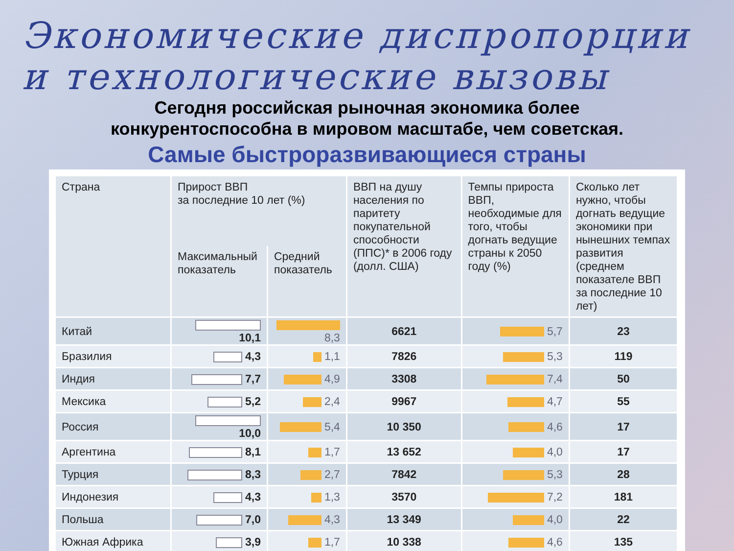Экономические диспропорции
и технологические вызовы
Сегодня российская рыночная экономика более
конкурентоспособна в мировом масштабе, чем советская.
Самые быстроразвивающиеся страны
| Страна | Прирост ВВП за последние 10 лет (%) | | ВВП на душу населения по паритету покупательной способности (ППС)* в 2006 году (долл. США) | Темпы прироста ВВП, необходимые для того, чтобы догнать ведущие страны к 2050 году (%) | Сколько лет нужно, чтобы догнать ведущие экономики при нынешних темпах развития (среднем показателе ВВП за последние 10 лет) |
| --- | --- | --- | --- | --- | --- |
| | Максимальный показатель | Средний показатель | | | |
| Китай | 10,1 | 8,3 | 6621 | 5,7 | 23 |
| Бразилия | 4,3 | 1,1 | 7826 | 5,3 | 119 |
| Индия | 7,7 | 4,9 | 3308 | 7,4 | 50 |
| Мексика | 5,2 | 2,4 | 9967 | 4,7 | 55 |
| Россия | 10,0 | 5,4 | 10 350 | 4,6 | 17 |
| Аргентина | 8,1 | 1,7 | 13 652 | 4,0 | 17 |
| Турция | 8,3 | 2,7 | 7842 | 5,3 | 28 |
| Индонезия | 4,3 | 1,3 | 3570 | 7,2 | 181 |
| Польша | 7,0 | 4,3 | 13 349 | 4,0 | 22 |
| Южная Африка | 3,9 | 1,7 | 10 338 | 4,6 | 135 |